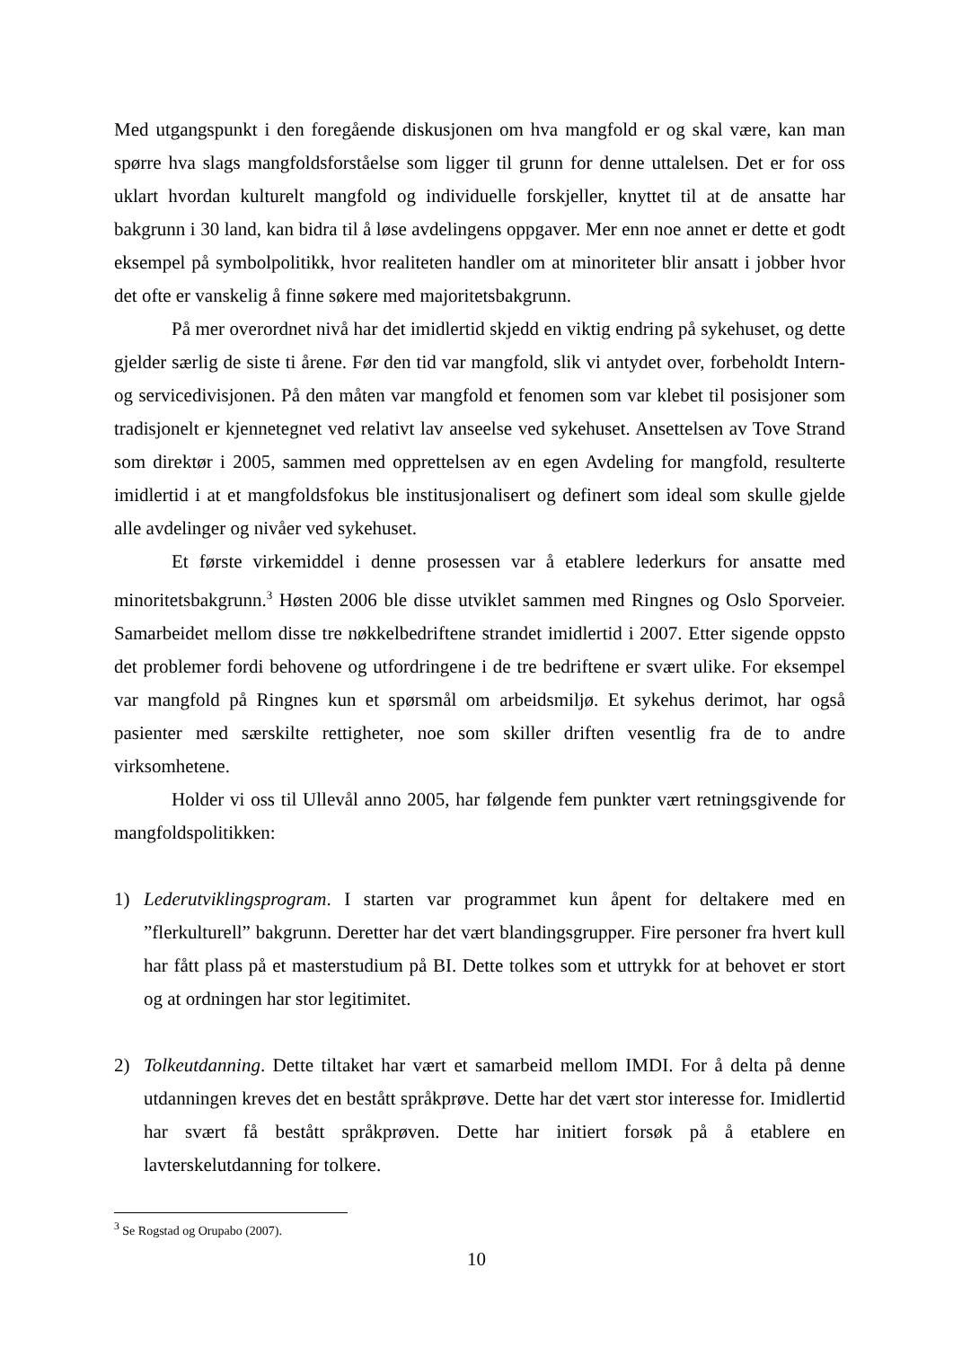Med utgangspunkt i den foregående diskusjonen om hva mangfold er og skal være, kan man spørre hva slags mangfoldsforståelse som ligger til grunn for denne uttalelsen. Det er for oss uklart hvordan kulturelt mangfold og individuelle forskjeller, knyttet til at de ansatte har bakgrunn i 30 land, kan bidra til å løse avdelingens oppgaver. Mer enn noe annet er dette et godt eksempel på symbolpolitikk, hvor realiteten handler om at minoriteter blir ansatt i jobber hvor det ofte er vanskelig å finne søkere med majoritetsbakgrunn.
På mer overordnet nivå har det imidlertid skjedd en viktig endring på sykehuset, og dette gjelder særlig de siste ti årene. Før den tid var mangfold, slik vi antydet over, forbeholdt Intern- og servicedivisjonen. På den måten var mangfold et fenomen som var klebet til posisjoner som tradisjonelt er kjennetegnet ved relativt lav anseelse ved sykehuset. Ansettelsen av Tove Strand som direktør i 2005, sammen med opprettelsen av en egen Avdeling for mangfold, resulterte imidlertid i at et mangfoldsfokus ble institusjonalisert og definert som ideal som skulle gjelde alle avdelinger og nivåer ved sykehuset.
Et første virkemiddel i denne prosessen var å etablere lederkurs for ansatte med minoritetsbakgrunn.<sup>3</sup> Høsten 2006 ble disse utviklet sammen med Ringnes og Oslo Sporveier. Samarbeidet mellom disse tre nøkkelbedriftene strandet imidlertid i 2007. Etter sigende oppsto det problemer fordi behovene og utfordringene i de tre bedriftene er svært ulike. For eksempel var mangfold på Ringnes kun et spørsmål om arbeidsmiljø. Et sykehus derimot, har også pasienter med særskilte rettigheter, noe som skiller driften vesentlig fra de to andre virksomhetene.
Holder vi oss til Ullevål anno 2005, har følgende fem punkter vært retningsgivende for mangfoldspolitikken:
1) Lederutviklingsprogram. I starten var programmet kun åpent for deltakere med en ”flerkulturell” bakgrunn. Deretter har det vært blandingsgrupper. Fire personer fra hvert kull har fått plass på et masterstudium på BI. Dette tolkes som et uttrykk for at behovet er stort og at ordningen har stor legitimitet.
2) Tolkeutdanning. Dette tiltaket har vært et samarbeid mellom IMDI. For å delta på denne utdanningen kreves det en bestått språkprøve. Dette har det vært stor interesse for. Imidlertid har svært få bestått språkprøven. Dette har initiert forsøk på å etablere en lavterskelutdanning for tolkere.
<sup>3</sup> Se Rogstad og Orupabo (2007).
10